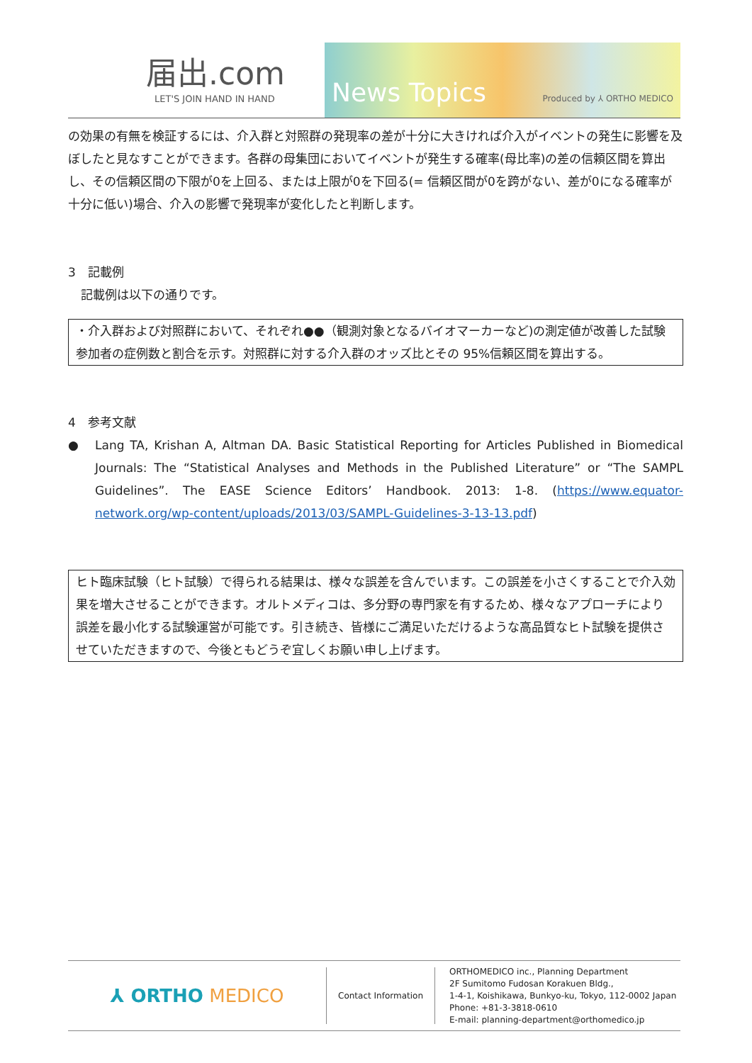届出.com
LET'S JOIN HAND IN HAND
News Topics Produced by ⅄ ORTHO MEDICO
の効果の有無を検証するには、介入群と対照群の発現率の差が十分に大きければ介入がイベントの発生に影響を及ぼしたと見なすことができます。各群の母集団においてイベントが発生する確率(母比率)の差の信頼区間を算出し、その信頼区間の下限が0を上回る、または上限が0を下回る(= 信頼区間が0を跨がない、差が0になる確率が十分に低い)場合、介入の影響で発現率が変化したと判断します。
3　記載例
記載例は以下の通りです。
・介入群および対照群において、それぞれ●●（観測対象となるバイオマーカーなど)の測定値が改善した試験参加者の症例数と割合を示す。対照群に対する介入群のオッズ比とその 95%信頼区間を算出する。
4　参考文献
● Lang TA, Krishan A, Altman DA. Basic Statistical Reporting for Articles Published in Biomedical Journals: The “Statistical Analyses and Methods in the Published Literature” or “The SAMPL Guidelines”. The EASE Science Editors’ Handbook. 2013: 1-8. (https://www.equator-network.org/wp-content/uploads/2013/03/SAMPL-Guidelines-3-13-13.pdf)
ヒト臨床試験（ヒト試験）で得られる結果は、様々な誤差を含んでいます。この誤差を小さくすることで介入効果を増大させることができます。オルトメディコは、多分野の専門家を有するため、様々なアプローチにより誤差を最小化する試験運営が可能です。引き続き、皆様にご満足いただけるような高品質なヒト試験を提供させていただきますので、今後ともどうぞ宜しくお願い申し上げます。
⅄ ORTHO MEDICO
Contact Information
ORTHOMEDICO inc., Planning Department
2F Sumitomo Fudosan Korakuen Bldg.,
1-4-1, Koishikawa, Bunkyo-ku, Tokyo, 112-0002 Japan
Phone: +81-3-3818-0610
E-mail: planning-department@orthomedico.jp